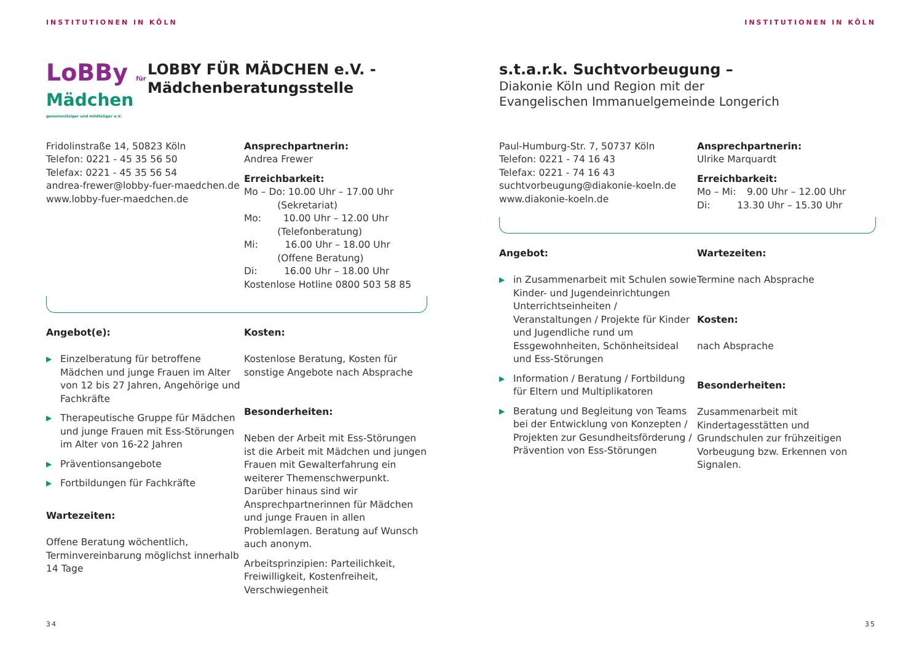INSTITUTIONEN IN KÖLN
LoBBy für
Mädchen
gemeinnütziger und mildtätiger e.V.
LOBBY FÜR MÄDCHEN e.V. -
Mädchenberatungsstelle
Fridolinstraße 14, 50823 Köln
Telefon: 0221 - 45 35 56 50
Telefax: 0221 - 45 35 56 54
andrea-frewer@lobby-fuer-maedchen.de
www.lobby-fuer-maedchen.de
Ansprechpartnerin:
Andrea Frewer
Erreichbarkeit:
Mo – Do: 10.00 Uhr – 17.00 Uhr
    (Sekretariat)
Mo:   10.00 Uhr – 12.00 Uhr
    (Telefonberatung)
Mi:    16.00 Uhr – 18.00 Uhr
    (Offene Beratung)
Di:    16.00 Uhr – 18.00 Uhr
Kostenlose Hotline 0800 503 58 85
Angebot(e):
▶ Einzelberatung für betroffene Mädchen und junge Frauen im Alter von 12 bis 27 Jahren, Angehörige und Fachkräfte
▶ Therapeutische Gruppe für Mädchen und junge Frauen mit Ess-Störungen im Alter von 16-22 Jahren
▶ Präventionsangebote
▶ Fortbildungen für Fachkräfte
Wartezeiten:
Offene Beratung wöchentlich, Terminvereinbarung möglichst innerhalb 14 Tage
Kosten:
Kostenlose Beratung, Kosten für sonstige Angebote nach Absprache
Besonderheiten:
Neben der Arbeit mit Ess-Störungen ist die Arbeit mit Mädchen und jungen Frauen mit Gewalterfahrung ein weiterer Themenschwerpunkt. Darüber hinaus sind wir Ansprechpartnerinnen für Mädchen und junge Frauen in allen Problemlagen. Beratung auf Wunsch auch anonym.
Arbeitsprinzipien: Parteilichkeit, Freiwilligkeit, Kostenfreiheit, Verschwiegenheit
34
INSTITUTIONEN IN KÖLN
s.t.a.r.k. Suchtvorbeugung –
Diakonie Köln und Region mit der
Evangelischen Immanuelgemeinde Longerich
Paul-Humburg-Str. 7, 50737 Köln
Telefon: 0221 - 74 16 43
Telefax: 0221 - 74 16 43
suchtvorbeugung@diakonie-koeln.de
www.diakonie-koeln.de
Ansprechpartnerin:
Ulrike Marquardt
Erreichbarkeit:
Mo – Mi:   9.00 Uhr – 12.00 Uhr
Di:    13.30 Uhr – 15.30 Uhr
Angebot:
▶ in Zusammenarbeit mit Schulen sowie Kinder- und Jugendeinrichtungen Unterrichtseinheiten / Veranstaltungen / Projekte für Kinder und Jugendliche rund um Essgewohnheiten, Schönheitsideal und Ess-Störungen
▶ Information / Beratung / Fortbildung für Eltern und Multiplikatoren
▶ Beratung und Begleitung von Teams bei der Entwicklung von Konzepten / Projekten zur Gesundheitsförderung / Prävention von Ess-Störungen
Wartezeiten:
Termine nach Absprache
Kosten:
nach Absprache
Besonderheiten:
Zusammenarbeit mit Kindertagesstätten und Grundschulen zur frühzeitigen Vorbeugung bzw. Erkennen von Signalen.
35